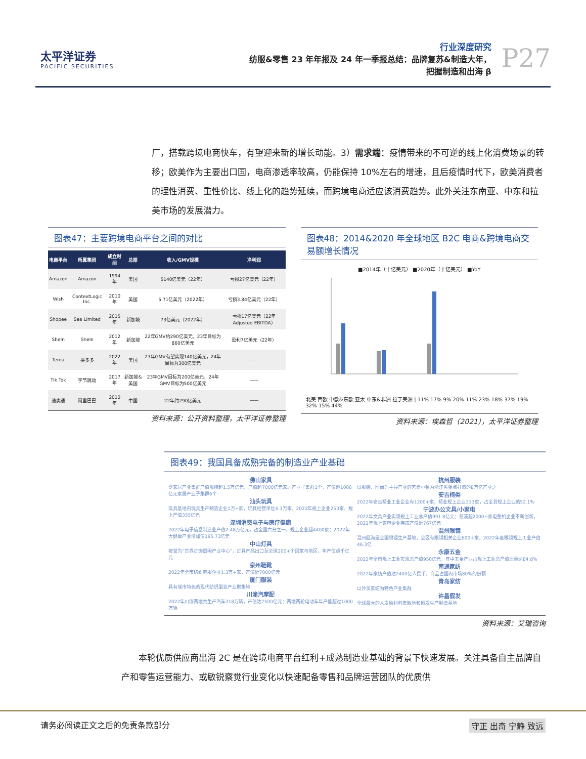太平洋证券
PACIFIC SECURITIES
行业深度研究
纺服&零售 23 年年报及 24 年一季报总结：品牌复苏&制造大年，
把握制造和出海 β
P27
厂，搭载跨境电商快车，有望迎来新的增长动能。3）需求端：疫情带来的不可逆的线上化消费场景的转移；欧美作为主要出口国，电商渗透率较高，仍能保持 10%左右的增速，且后疫情时代下，欧美消费者的理性消费、重性价比、线上化的趋势延续，而跨境电商适应该消费趋势。此外关注东南亚、中东和拉美市场的发展潜力。
图表47：主要跨境电商平台之间的对比
| 电商平台 | 所属集团 | 成立时间 | 总部 | 收入/GMV规模 | 净利润 |
| --- | --- | --- | --- | --- | --- |
| Amazon | Amazon | 1994年 | 美国 | 5140亿美元（22年） | 亏损27亿美元（22年） |
| Wish | ContextLogic Inc. | 2010年 | 美国 | 5.71亿美元（2022年） | 亏损3.84亿美元（22年） |
| Shopee | Sea Limited | 2015年 | 新加坡 | 73亿美元（2022年） | 亏损17亿美元（22年 Adjusted EBITDA） |
| SheIn | SheIn | 2012年 | 新加坡 | 22年GMV约290亿美元，23年目标为860亿美元 | 盈利7亿美元（22年） |
| Temu | 拼多多 | 2022年 | 美国 | 23年GMV有望实现140亿美元，24年目标为300亿美元 | —— |
| Tik Tok | 字节跳动 | 2017年 | 新加坡&美国 | 23年GMV目标为200亿美元，24年GMV目标为500亿美元 | —— |
| 速卖通 | 阿里巴巴 | 2010年 | 中国 | 22年约290亿美元 | —— |
资料来源：公开资料整理，太平洋证券整理
图表48：2014&2020 年全球地区 B2C 电商&跨境电商交易额增长情况
■2014年（十亿美元） ■2020年（十亿美元） ■YoY
北美 西欧 中欧&东欧 亚太 中东&非洲 拉丁美洲 | 11% 17% 9% 20% 11% 23% 18% 37% 19% 32% 15% 44%
资料来源：埃森哲（2021），太平洋证券整理
图表49：我国具备成熟完备的制造业产业基础
佛山家具
泛家居产业集群产值规模超1.5万亿元，产值超7000亿元家居产业子集群1个，产值超1000亿元家居产业子集群6个
汕头玩具
玩具基地内玩具生产制造企业1万+家，玩具经营单位4.3万家，2022年规上企业253家，规上产值335亿元
深圳消费电子与医疗健康
2022年电子信息制造业产值2.48万亿元，占全国六分之一，规上企业超4400家；2022年大健康产业增加值195.73亿元
中山灯具
被誉为“世界灯饰照明产业中心”，灯具产品出口至全球200+个国家与地区，年产值超千亿元
泉州鞋靴
2022年全市纺织鞋服企业1.3万+家，产值近7000亿元
厦门服装
具有城市特色的现代纺织服装产业聚集地
川渝汽摩配
2022年川渝两地共生产汽车318万辆，产值达7500亿元；两地两轮电动车年产能超过1000万辆
杭州服装
以服装、时尚为主导产业的艺尚小镇为浙江省重点打造的8万亿产业之一
安吉椅类
2022年安吉椅业工业企业有1200+家，椅业规上企业313家，占全县规上企业的52.1%
宁波办公文具/小家电
2022年文具产业实现规上工业总产值991.8亿元；慈溪超2000+家电整机企业不断创新，2022年规上家电企业完成产值近767亿元
温州眼镜
温州瓯海是全国眼镜生产基地，全区有眼镜相关企业600+家，2022年度眼镜规上工业产值46.3亿
永康五金
2022年全市规上工业实现总产值950亿元，其中五金产业占规上工业总产值比重达84.8%
南通家纺
2022年家纺产值达2400亿人民币，商品占国内市场80%的份额
青岛家纺
以外贸家纺为特色产业集群
许昌假发
全球最大的人发原材料集散地和假发生产制造基地
资料来源：艾瑞咨询
　　本轮优质供应商出海 2C 是在跨境电商平台红利+成熟制造业基础的背景下快速发展。关注具备自主品牌自产和零售运营能力、或敏锐察觉行业变化以快速配备零售和品牌运营团队的优质供
请务必阅读正文之后的免责条款部分 守正 出奇 宁静 致远